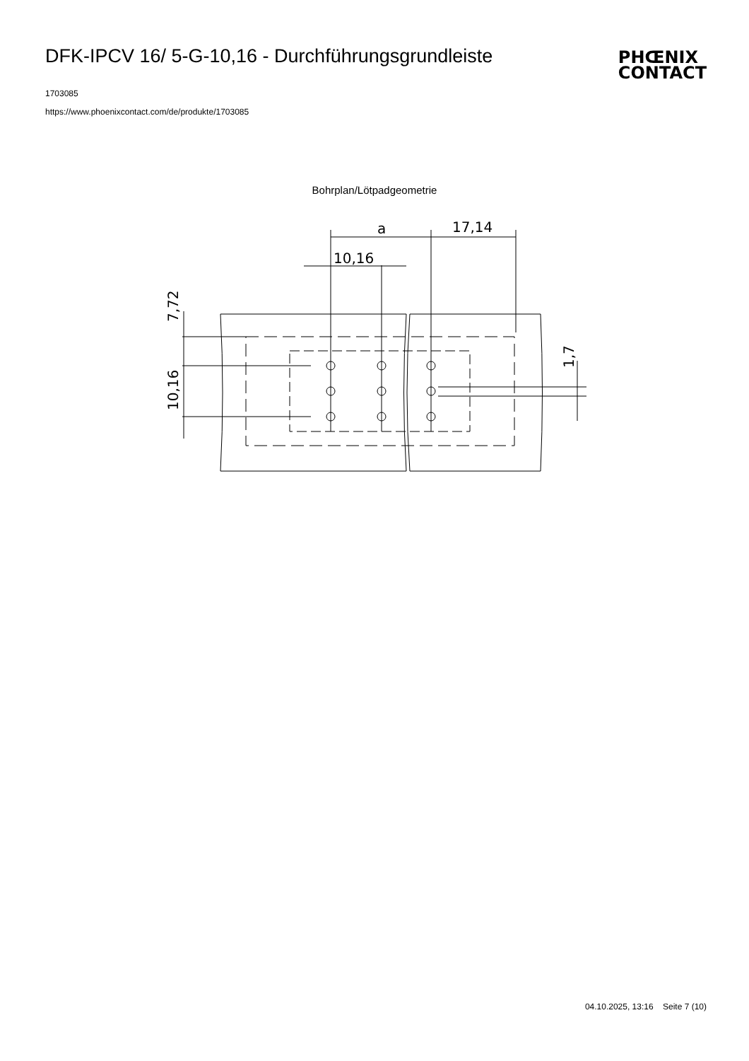DFK-IPCV 16/ 5-G-10,16 - Durchführungsgrundleiste
1703085
https://www.phoenixcontact.com/de/produkte/1703085
PHŒNIX
CONTACT
Bohrplan/Lötpadgeometrie
a
17,14
10,16
7,72
10,16
1,7
04.10.2025, 13:16 Seite 7 (10)